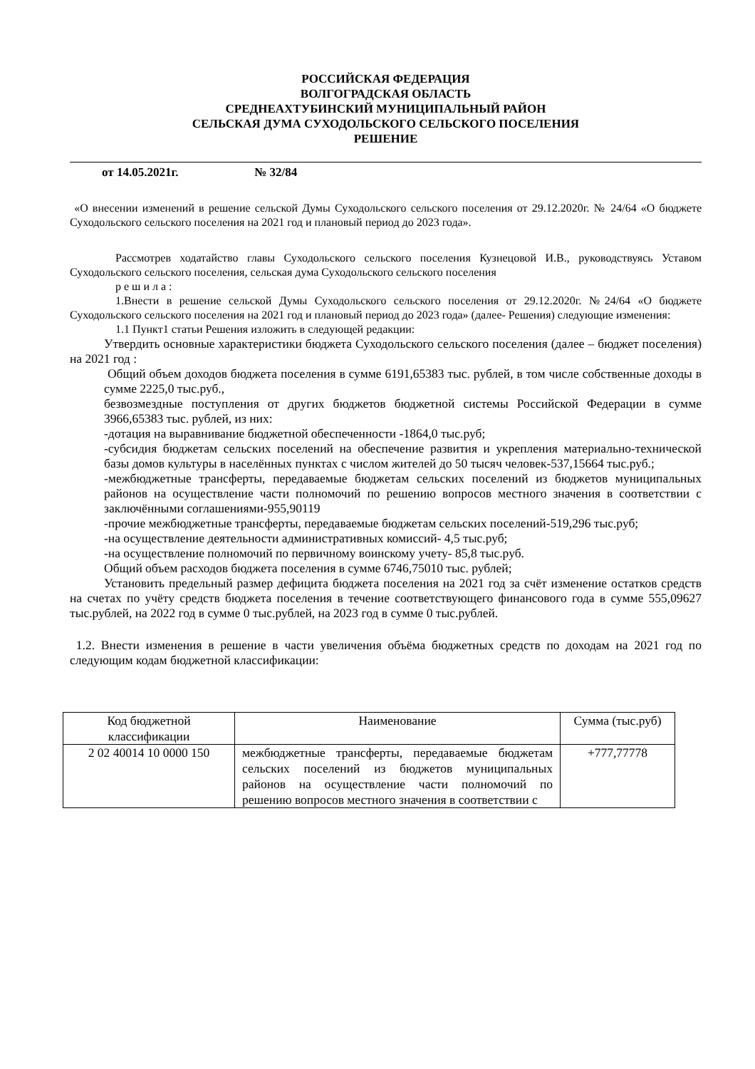РОССИЙСКАЯ ФЕДЕРАЦИЯ
ВОЛГОГРАДСКАЯ ОБЛАСТЬ
СРЕДНЕАХТУБИНСКИЙ МУНИЦИПАЛЬНЫЙ РАЙОН
СЕЛЬСКАЯ ДУМА СУХОДОЛЬСКОГО СЕЛЬСКОГО ПОСЕЛЕНИЯ
РЕШЕНИЕ
от 14.05.2021г. № 32/84
«О внесении изменений в решение сельской Думы Суходольского сельского поселения от 29.12.2020г. № 24/64 «О бюджете Суходольского сельского поселения на 2021 год и плановый период до 2023 года».
Рассмотрев ходатайство главы Суходольского сельского поселения Кузнецовой И.В., руководствуясь Уставом Суходольского сельского поселения, сельская дума Суходольского сельского поселения
р е ш и л а :
1.Внести в решение сельской Думы Суходольского сельского поселения от 29.12.2020г. №24/64 «О бюджете Суходольского сельского поселения на 2021 год и плановый период до 2023 года» (далее- Решения) следующие изменения:
1.1 Пункт1 статьи Решения изложить в следующей редакции:
Утвердить основные характеристики бюджета Суходольского сельского поселения (далее – бюджет поселения) на 2021 год :
Общий объем доходов бюджета поселения в сумме 6191,65383 тыс. рублей, в том числе собственные доходы в сумме 2225,0 тыс.руб.,
безвозмездные поступления от других бюджетов бюджетной системы Российской Федерации в сумме 3966,65383 тыс. рублей, из них:
-дотация на выравнивание бюджетной обеспеченности -1864,0 тыс.руб;
-субсидия бюджетам сельских поселений на обеспечение развития и укрепления материально-технической базы домов культуры в населённых пунктах с числом жителей до 50 тысяч человек-537,15664 тыс.руб.;
-межбюджетные трансферты, передаваемые бюджетам сельских поселений из бюджетов муниципальных районов на осуществление части полномочий по решению вопросов местного значения в соответствии с заключёнными соглашениями-955,90119
-прочие межбюджетные трансферты, передаваемые бюджетам сельских поселений-519,296 тыс.руб;
-на осуществление деятельности административных комиссий- 4,5 тыс.руб;
-на осуществление полномочий по первичному воинскому учету- 85,8 тыс.руб.
Общий объем расходов бюджета поселения в сумме 6746,75010 тыс. рублей;
Установить предельный размер дефицита бюджета поселения на 2021 год за счёт изменение остатков средств на счетах по учёту средств бюджета поселения в течение соответствующего финансового года в сумме 555,09627 тыс.рублей, на 2022 год в сумме 0 тыс.рублей, на 2023 год в сумме 0 тыс.рублей.
1.2. Внести изменения в решение в части увеличения объёма бюджетных средств по доходам на 2021 год по следующим кодам бюджетной классификации:
| Код бюджетной классификации | Наименование | Сумма (тыс.руб) |
| --- | --- | --- |
| 2 02 40014 10 0000 150 | межбюджетные трансферты, передаваемые бюджетам сельских поселений из бюджетов муниципальных районов на осуществление части полномочий по решению вопросов местного значения в соответствии с | +777,77778 |